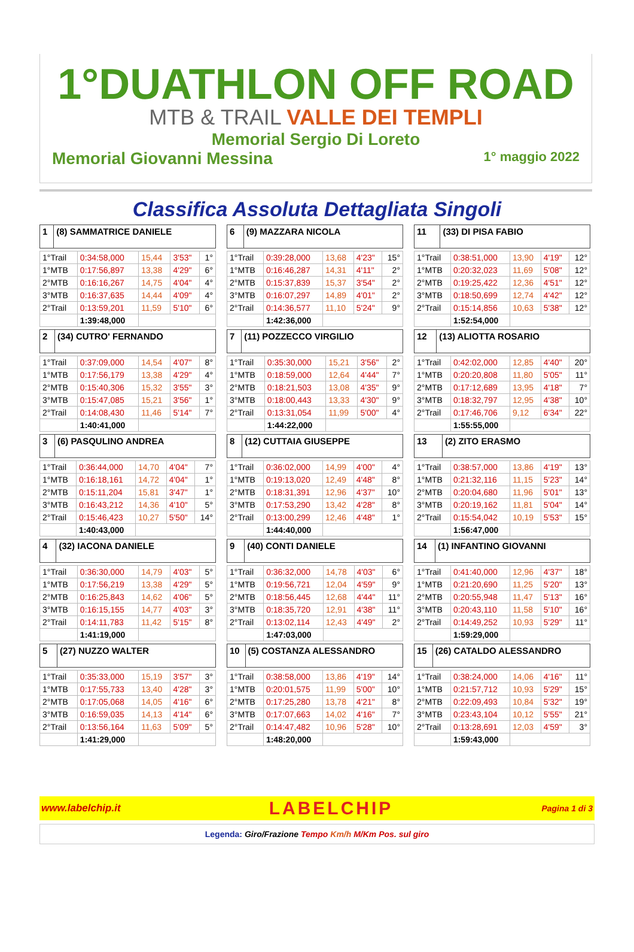1°DUATHLON OFF ROAD
MTB & TRAIL VALLE DEI TEMPLI
Memorial Sergio Di Loreto
Memorial Giovanni Messina 1° maggio 2022
Classifica Assoluta Dettagliata Singoli
| 1 | (8) SAMMATRICE DANIELE |
| 1°Trail | 0:34:58,000 | 15,44 | 3'53" | 1° |
| 1°MTB | 0:17:56,897 | 13,38 | 4'29" | 6° |
| 2°MTB | 0:16:16,267 | 14,75 | 4'04" | 4° |
| 3°MTB | 0:16:37,635 | 14,44 | 4'09" | 4° |
| 2°Trail | 0:13:59,201 | 11,59 | 5'10" | 6° |
| | 1:39:48,000 | | | |
| 2 | (34) CUTRO' FERNANDO |
| 1°Trail | 0:37:09,000 | 14,54 | 4'07" | 8° |
| 1°MTB | 0:17:56,179 | 13,38 | 4'29" | 4° |
| 2°MTB | 0:15:40,306 | 15,32 | 3'55" | 3° |
| 3°MTB | 0:15:47,085 | 15,21 | 3'56" | 1° |
| 2°Trail | 0:14:08,430 | 11,46 | 5'14" | 7° |
| | 1:40:41,000 | | | |
| 3 | (6) PASQULINO ANDREA |
| 1°Trail | 0:36:44,000 | 14,70 | 4'04" | 7° |
| 1°MTB | 0:16:18,161 | 14,72 | 4'04" | 1° |
| 2°MTB | 0:15:11,204 | 15,81 | 3'47" | 1° |
| 3°MTB | 0:16:43,212 | 14,36 | 4'10" | 5° |
| 2°Trail | 0:15:46,423 | 10,27 | 5'50" | 14° |
| | 1:40:43,000 | | | |
| 4 | (32) IACONA DANIELE |
| 1°Trail | 0:36:30,000 | 14,79 | 4'03" | 5° |
| 1°MTB | 0:17:56,219 | 13,38 | 4'29" | 5° |
| 2°MTB | 0:16:25,843 | 14,62 | 4'06" | 5° |
| 3°MTB | 0:16:15,155 | 14,77 | 4'03" | 3° |
| 2°Trail | 0:14:11,783 | 11,42 | 5'15" | 8° |
| | 1:41:19,000 | | | |
| 5 | (27) NUZZO WALTER |
| 1°Trail | 0:35:33,000 | 15,19 | 3'57" | 3° |
| 1°MTB | 0:17:55,733 | 13,40 | 4'28" | 3° |
| 2°MTB | 0:17:05,068 | 14,05 | 4'16" | 6° |
| 3°MTB | 0:16:59,035 | 14,13 | 4'14" | 6° |
| 2°Trail | 0:13:56,164 | 11,63 | 5'09" | 5° |
| | 1:41:29,000 | | | |
| 6 | (9) MAZZARA NICOLA |
| 1°Trail | 0:39:28,000 | 13,68 | 4'23" | 15° |
| 1°MTB | 0:16:46,287 | 14,31 | 4'11" | 2° |
| 2°MTB | 0:15:37,839 | 15,37 | 3'54" | 2° |
| 3°MTB | 0:16:07,297 | 14,89 | 4'01" | 2° |
| 2°Trail | 0:14:36,577 | 11,10 | 5'24" | 9° |
| | 1:42:36,000 | | | |
| 7 | (11) POZZECCO VIRGILIO |
| 1°Trail | 0:35:30,000 | 15,21 | 3'56" | 2° |
| 1°MTB | 0:18:59,000 | 12,64 | 4'44" | 7° |
| 2°MTB | 0:18:21,503 | 13,08 | 4'35" | 9° |
| 3°MTB | 0:18:00,443 | 13,33 | 4'30" | 9° |
| 2°Trail | 0:13:31,054 | 11,99 | 5'00" | 4° |
| | 1:44:22,000 | | | |
| 8 | (12) CUTTAIA GIUSEPPE |
| 1°Trail | 0:36:02,000 | 14,99 | 4'00" | 4° |
| 1°MTB | 0:19:13,020 | 12,49 | 4'48" | 8° |
| 2°MTB | 0:18:31,391 | 12,96 | 4'37" | 10° |
| 3°MTB | 0:17:53,290 | 13,42 | 4'28" | 8° |
| 2°Trail | 0:13:00,299 | 12,46 | 4'48" | 1° |
| | 1:44:40,000 | | | |
| 9 | (40) CONTI DANIELE |
| 1°Trail | 0:36:32,000 | 14,78 | 4'03" | 6° |
| 1°MTB | 0:19:56,721 | 12,04 | 4'59" | 9° |
| 2°MTB | 0:18:56,445 | 12,68 | 4'44" | 11° |
| 3°MTB | 0:18:35,720 | 12,91 | 4'38" | 11° |
| 2°Trail | 0:13:02,114 | 12,43 | 4'49" | 2° |
| | 1:47:03,000 | | | |
| 10 | (5) COSTANZA ALESSANDRO |
| 1°Trail | 0:38:58,000 | 13,86 | 4'19" | 14° |
| 1°MTB | 0:20:01,575 | 11,99 | 5'00" | 10° |
| 2°MTB | 0:17:25,280 | 13,78 | 4'21" | 8° |
| 3°MTB | 0:17:07,663 | 14,02 | 4'16" | 7° |
| 2°Trail | 0:14:47,482 | 10,96 | 5'28" | 10° |
| | 1:48:20,000 | | | |
| 11 | (33) DI PISA FABIO |
| 1°Trail | 0:38:51,000 | 13,90 | 4'19" | 12° |
| 1°MTB | 0:20:32,023 | 11,69 | 5'08" | 12° |
| 2°MTB | 0:19:25,422 | 12,36 | 4'51" | 12° |
| 3°MTB | 0:18:50,699 | 12,74 | 4'42" | 12° |
| 2°Trail | 0:15:14,856 | 10,63 | 5'38" | 12° |
| | 1:52:54,000 | | | |
| 12 | (13) ALIOTTA ROSARIO |
| 1°Trail | 0:42:02,000 | 12,85 | 4'40" | 20° |
| 1°MTB | 0:20:20,808 | 11,80 | 5'05" | 11° |
| 2°MTB | 0:17:12,689 | 13,95 | 4'18" | 7° |
| 3°MTB | 0:18:32,797 | 12,95 | 4'38" | 10° |
| 2°Trail | 0:17:46,706 | 9,12 | 6'34" | 22° |
| | 1:55:55,000 | | | |
| 13 | (2) ZITO ERASMO |
| 1°Trail | 0:38:57,000 | 13,86 | 4'19" | 13° |
| 1°MTB | 0:21:32,116 | 11,15 | 5'23" | 14° |
| 2°MTB | 0:20:04,680 | 11,96 | 5'01" | 13° |
| 3°MTB | 0:20:19,162 | 11,81 | 5'04" | 14° |
| 2°Trail | 0:15:54,042 | 10,19 | 5'53" | 15° |
| | 1:56:47,000 | | | |
| 14 | (1) INFANTINO GIOVANNI |
| 1°Trail | 0:41:40,000 | 12,96 | 4'37" | 18° |
| 1°MTB | 0:21:20,690 | 11,25 | 5'20" | 13° |
| 2°MTB | 0:20:55,948 | 11,47 | 5'13" | 16° |
| 3°MTB | 0:20:43,110 | 11,58 | 5'10" | 16° |
| 2°Trail | 0:14:49,252 | 10,93 | 5'29" | 11° |
| | 1:59:29,000 | | | |
| 15 | (26) CATALDO ALESSANDRO |
| 1°Trail | 0:38:24,000 | 14,06 | 4'16" | 11° |
| 1°MTB | 0:21:57,712 | 10,93 | 5'29" | 15° |
| 2°MTB | 0:22:09,493 | 10,84 | 5'32" | 19° |
| 3°MTB | 0:23:43,104 | 10,12 | 5'55" | 21° |
| 2°Trail | 0:13:28,691 | 12,03 | 4'59" | 3° |
| | 1:59:43,000 | | | |
www.labelchip.it LABELCHIP Pagina 1 di 3
Legenda: Giro/Frazione Tempo Km/h M/Km Pos. sul giro